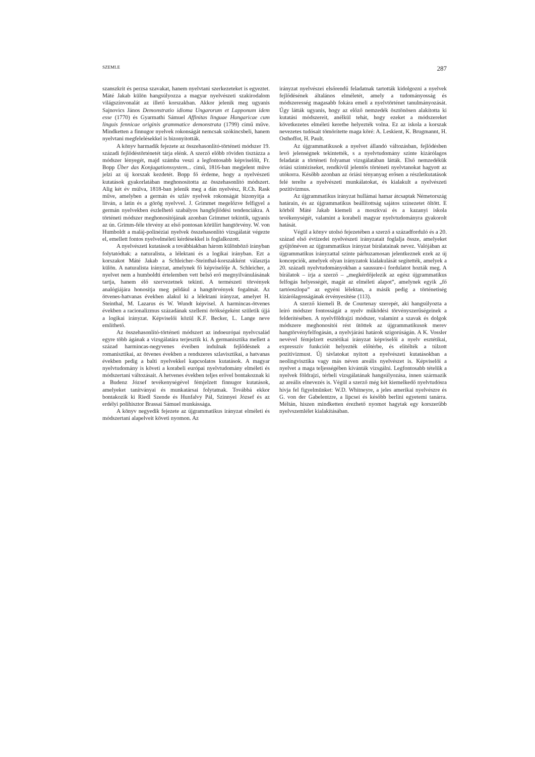SZEMLE 287
szanszkrit és perzsa szavakat, hanem nyelvtani szerkezeteket is egyeztet. Máté Jakab külön hangsúlyozza a magyar nyelvészeti szakirodalom világszínvonalát az illető korszakban. Akkor jelenik meg ugyanis Sajnovics János Demonstratio idioma Ungarorum et Lapponum idem esse (1770) és Gyarmathi Sámuel Affinitas linguae Hungaricae cum linguis fennicae originis grammatice demonstrata (1799) című műve. Mindketten a finnugor nyelvek rokonságát nemcsak szókincsbeli, hanem nyelvtani megfelelésekkel is bizonyították.
A könyv harmadik fejezete az összehasonlító-történeti módszer 19. századi fejlődéstörténetét tárja elénk. A szerző előbb röviden tisztázza a módszer lényegét, majd számba veszi a legfontosabb képviselőit, Fr. Bopp Über das Konjugationssystem... című, 1816-ban megjelent müve jelzi az új korszak kezdetét. Bopp fő érdeme, hogy a nyelvészeti kutatások gyakorlatában meghonosította az összehasonlító módszert. Alig két év múlva, 1818-ban jelenik meg a dán nyelvész, R.Ch. Rask műve, amelyben a germán és szláv nyelvek rokonságát bizonyítja a litván, a latin és a görög nyelvvel. J. Grimmet megelőzve felfigyel a germán nyelvekben észlelhető szabályos hangfejlődési tendenciákra. A történeti módszer meghonosítójának azonban Grimmet tekintik, ugyanis az ún. Grimm-féle törvény az első pontosan körülírt hangtörvény. W. von Humboldt a maláj-polinéziai nyelvek összehasonlító vizsgálatát végezte el, emellett fontos nyelvelméleti kérdésekkel is foglalkozott.
A nyelvészeti kutatások a továbbiakban három különböző irányban folytatódtak: a naturalista, a lélektani és a logikai irányban. Ezt a korszakot Máté Jakab a Schleicher–Steinthal-korszakként választja külön. A naturalista irányzat, amelynek fő képviselője A. Schleicher, a nyelvet nem a humboldti értelemben vett belső erő megnyilvánulásának tartja, hanem élő szervezetnek tekinti. A természeti törvények analógiájára honosítja meg például a hangtörvények fogalmát. Az ötvenes-hatvanas években alakul ki a lélektani irányzat, amelyet H. Steinthal, M. Lazarus és W. Wundt képvisel. A harmincas-ötvenes években a racionalizmus századának szellemi örökségeként születik újjá a logikai irányzat. Képviselői közül K.F. Becker, L. Lange neve említhető.
Az összehasonlító-történeti módszert az indoeurópai nyelvcsalád egyre több ágának a vizsgálatára terjesztik ki. A germanisztika mellett a század harmincas-negyvenes éveiben indulnak fejlődésnek a romanisztikai, az ötvenes években a rendszeres szlavisztikai, a hatvanas években pedig a balti nyelvekkel kapcsolatos kutatások. A magyar nyelvtudomány is követi a korabeli európai nyelvtudomány elméleti és módszertani változásait. A hetvenes években teljes erővel bontakoznak ki a Budenz József tevékenységével fémjelzett finnugor kutatások, amelyeket tanítványai és munkatársai folytatnak. Továbbá ekkor bontakozik ki Riedl Szende és Hunfalvy Pál, Szinnyei József és az erdélyi polihisztor Brassai Sámuel munkássága.
A könyv negyedik fejezete az újgrammatikus irányzat elméleti és módszertani alapelveit követi nyomon. Az
irányzat nyelvészei elsőrendű feladatnak tartották kidolgozni a nyelvek fejlődésének általános elméletét, amely a tudományosság és módszeresség magasabb fokára emeli a nyelvtörténet tanulmányozását. Úgy látták ugyanis, hogy az előző nemzedék ösztönösen alakította ki kutatási módszereit, anélkül tehát, hogy ezeket a módszereket következetes elméleti keretbe helyezték volna. Ez az iskola a korszak nevezetes tudósait tömörítette maga köré: A. Leskient, K. Brugmannt, H. Osthoffot, H. Pault.
Az újgrammatikusok a nyelvet állandó változásban, fejlődésben levő jelenségnek tekintették, s a nyelvtudomány szinte kizárólagos feladatát a történeti folyamat vizsgálatában látták. Első nemzedékük óriási szintéziseket, rendkívül jelentős történeti nyelvtanokat hagyott az utókorra. Később azonban az óriási tényanyag erősen a részletkutatások felé terelte a nyelvészeti munkálatokat, és kialakult a nyelvészeti pozitivizmus.
Az újgrammatikus irányzat hullámai hamar átcsaptak Németország határain, és az újgrammatikus beállítottság sajátos színezetet öltött. E körből Máté Jakab kiemeli a moszkvai és a kazanyi iskola tevékenységét, valamint a korabeli magyar nyelvtudományra gyakorolt hatását.
Végül a könyv utolsó fejezetében a szerző a századforduló és a 20. század első évtizedei nyelvészeti irányzatait foglalja össze, amelyeket gyűjtőnéven az újgrammatikus irányzat bírálatainak nevez. Valójában az újgrammatikus irányzattal szinte párhuzamosan jelentkeznek ezek az új koncepciók, amelyek olyan irányzatok kialakulását segítették, amelyek a 20. századi nyelvtudományokban a saussure-i fordulatot hozták meg. A bírálatok – írja a szerző – „megkérdőjelezik az egész újgrammatikus felfogás helyességét, magát az elméleti alapot”, amelynek egyik „fő tartóoszlopa” az egyéni lélektan, a másik pedig a történetiség kizárólagosságának érvényesítése (113).
A szerző kiemeli B. de Courtenay szerepét, aki hangsúlyozta a leíró módszer fontosságát a nyelv működési törvényszerűségeinek a felderítésében. A nyelvföldrajzi módszer, valamint a szavak és dolgok módszere meghonosítói rést ütöttek az újgrammatikusok merev hangtörvényfelfogásán, a nyelvjárási határok szigorúságán. A K. Vossler nevével fémjelzett esztétikai irányzat képviselői a nyelv esztétikai, expresszív funkcióit helyezték előtérbe, és elítélték a túlzott pozitivizmust. Új távlatokat nyitott a nyelvészeti kutatásokban a neolingvisztika vagy más néven areális nyelvészet is. Képviselői a nyelvet a maga teljességében kívánták vizsgálni. Legfontosabb tételük a nyelvek földrajzi, térbeli vizsgálatának hangsúlyozása, innen származik az areális elnevezés is. Végül a szerző még két kiemelkedő nyelvtudósra hívja fel figyelmünket: W.D. Whitneyre, a jeles amerikai nyelvészre és G. von der Gabelentzre, a lipcsei és később berlini egyetemi tanárra. Méltán, hiszen mindketten érezhető nyomot hagytak egy korszerűbb nyelvszemlélet kialakításában.